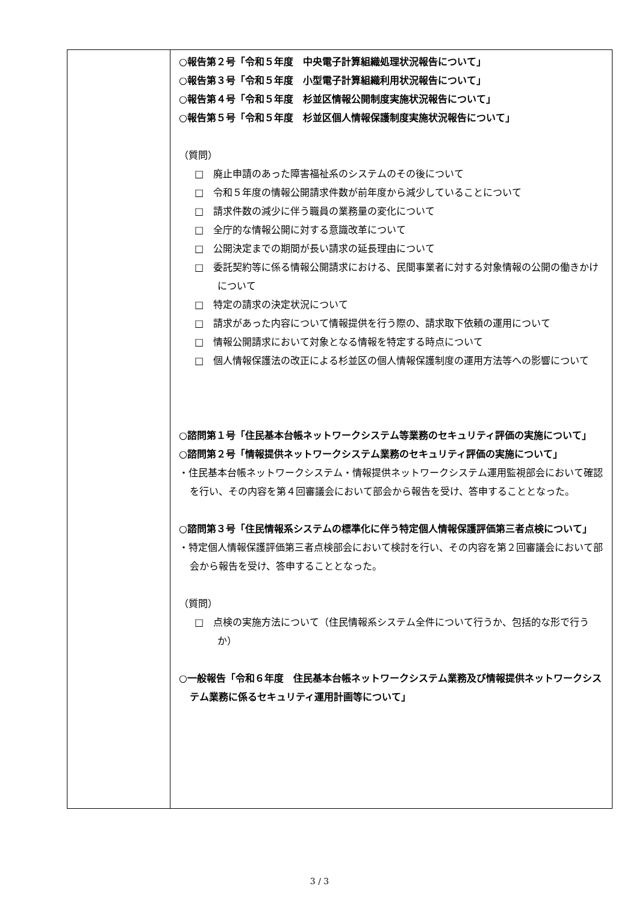| | ○報告第２号「令和５年度 中央電子計算組織処理状況報告について」 ○報告第３号「令和５年度 小型電子計算組織利用状況報告について」 ○報告第４号「令和５年度 杉並区情報公開制度実施状況報告について」 ○報告第５号「令和５年度 杉並区個人情報保護制度実施状況報告について」 （質問） □ 廃止申請のあった障害福祉系のシステムのその後について □ 令和５年度の情報公開請求件数が前年度から減少していることについて □ 請求件数の減少に伴う職員の業務量の変化について □ 全庁的な情報公開に対する意識改革について □ 公開決定までの期間が長い請求の延長理由について □ 委託契約等に係る情報公開請求における、民間事業者に対する対象情報の公開の働きかけについて □ 特定の請求の決定状況について □ 請求があった内容について情報提供を行う際の、請求取下依頼の運用について □ 情報公開請求において対象となる情報を特定する時点について □ 個人情報保護法の改正による杉並区の個人情報保護制度の運用方法等への影響について ○諮問第１号「住民基本台帳ネットワークシステム等業務のセキュリティ評価の実施について」 ○諮問第２号「情報提供ネットワークシステム業務のセキュリティ評価の実施について」 ・住民基本台帳ネットワークシステム・情報提供ネットワークシステム運用監視部会において確認を行い、その内容を第４回審議会において部会から報告を受け、答申することとなった。 ○諮問第３号「住民情報系システムの標準化に伴う特定個人情報保護評価第三者点検について」 ・特定個人情報保護評価第三者点検部会において検討を行い、その内容を第２回審議会において部会から報告を受け、答申することとなった。 （質問） □ 点検の実施方法について（住民情報系システム全件について行うか、包括的な形で行うか） ○一般報告「令和６年度 住民基本台帳ネットワークシステム業務及び情報提供ネットワークシステム業務に係るセキュリティ運用計画等について」 |
3 / 3